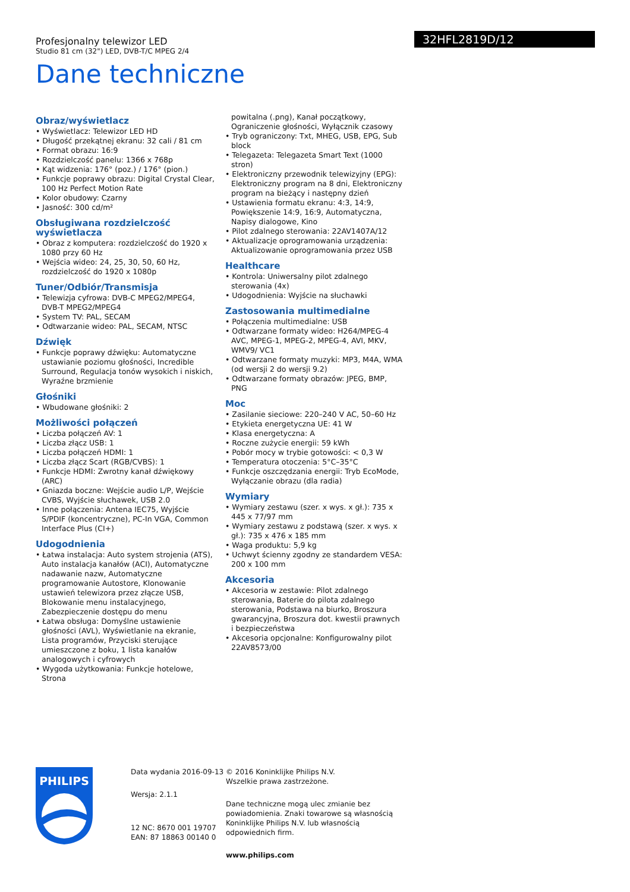Profesjonalny telewizor LED
Studio 81 cm (32") LED, DVB-T/C MPEG 2/4
32HFL2819D/12
Dane techniczne
Obraz/wyświetlacz
• Wyświetlacz: Telewizor LED HD
• Długość przekątnej ekranu: 32 cali / 81 cm
• Format obrazu: 16:9
• Rozdzielczość panelu: 1366 x 768p
• Kąt widzenia: 176° (poz.) / 176° (pion.)
• Funkcje poprawy obrazu: Digital Crystal Clear, 100 Hz Perfect Motion Rate
• Kolor obudowy: Czarny
• Jasność: 300 cd/m²
Obsługiwana rozdzielczość wyświetlacza
• Obraz z komputera: rozdzielczość do 1920 x 1080 przy 60 Hz
• Wejścia wideo: 24, 25, 30, 50, 60 Hz, rozdzielczość do 1920 x 1080p
Tuner/Odbiór/Transmisja
• Telewizja cyfrowa: DVB-C MPEG2/MPEG4, DVB-T MPEG2/MPEG4
• System TV: PAL, SECAM
• Odtwarzanie wideo: PAL, SECAM, NTSC
Dźwięk
• Funkcje poprawy dźwięku: Automatyczne ustawianie poziomu głośności, Incredible Surround, Regulacja tonów wysokich i niskich, Wyraźne brzmienie
Głośniki
• Wbudowane głośniki: 2
Możliwości połączeń
• Liczba połączeń AV: 1
• Liczba złącz USB: 1
• Liczba połączeń HDMI: 1
• Liczba złącz Scart (RGB/CVBS): 1
• Funkcje HDMI: Zwrotny kanał dźwiękowy (ARC)
• Gniazda boczne: Wejście audio L/P, Wejście CVBS, Wyjście słuchawek, USB 2.0
• Inne połączenia: Antena IEC75, Wyjście S/PDIF (koncentryczne), PC-In VGA, Common Interface Plus (CI+)
Udogodnienia
• Łatwa instalacja: Auto system strojenia (ATS), Auto instalacja kanałów (ACI), Automatyczne nadawanie nazw, Automatyczne programowanie Autostore, Klonowanie ustawień telewizora przez złącze USB, Blokowanie menu instalacyjnego, Zabezpieczenie dostępu do menu
• Łatwa obsługa: Domyślne ustawienie głośności (AVL), Wyświetlanie na ekranie, Lista programów, Przyciski sterujące umieszczone z boku, 1 lista kanałów analogowych i cyfrowych
• Wygoda użytkowania: Funkcje hotelowe, Strona
powitalna (.png), Kanał początkowy, Ograniczenie głośności, Wyłącznik czasowy
• Tryb ograniczony: Txt, MHEG, USB, EPG, Sub block
• Telegazeta: Telegazeta Smart Text (1000 stron)
• Elektroniczny przewodnik telewizyjny (EPG): Elektroniczny program na 8 dni, Elektroniczny program na bieżący i następny dzień
• Ustawienia formatu ekranu: 4:3, 14:9, Powiększenie 14:9, 16:9, Automatyczna, Napisy dialogowe, Kino
• Pilot zdalnego sterowania: 22AV1407A/12
• Aktualizacje oprogramowania urządzenia: Aktualizowanie oprogramowania przez USB
Healthcare
• Kontrola: Uniwersalny pilot zdalnego sterowania (4x)
• Udogodnienia: Wyjście na słuchawki
Zastosowania multimedialne
• Połączenia multimedialne: USB
• Odtwarzane formaty wideo: H264/MPEG-4 AVC, MPEG-1, MPEG-2, MPEG-4, AVI, MKV, WMV9/ VC1
• Odtwarzane formaty muzyki: MP3, M4A, WMA (od wersji 2 do wersji 9.2)
• Odtwarzane formaty obrazów: JPEG, BMP, PNG
Moc
• Zasilanie sieciowe: 220–240 V AC, 50–60 Hz
• Etykieta energetyczna UE: 41 W
• Klasa energetyczna: A
• Roczne zużycie energii: 59 kWh
• Pobór mocy w trybie gotowości: < 0,3 W
• Temperatura otoczenia: 5°C–35°C
• Funkcje oszczędzania energii: Tryb EcoMode, Wyłączanie obrazu (dla radia)
Wymiary
• Wymiary zestawu (szer. x wys. x gł.): 735 x 445 x 77/97 mm
• Wymiary zestawu z podstawą (szer. x wys. x gł.): 735 x 476 x 185 mm
• Waga produktu: 5,9 kg
• Uchwyt ścienny zgodny ze standardem VESA: 200 x 100 mm
Akcesoria
• Akcesoria w zestawie: Pilot zdalnego sterowania, Baterie do pilota zdalnego sterowania, Podstawa na biurko, Broszura gwarancyjna, Broszura dot. kwestii prawnych i bezpieczeństwa
• Akcesoria opcjonalne: Konfigurowalny pilot 22AV8573/00
PHILIPS
Data wydania 2016-09-13
Wersja: 2.1.1
12 NC: 8670 001 19707
EAN: 87 18863 00140 0
© 2016 Koninklijke Philips N.V.
Wszelkie prawa zastrzeżone.
Dane techniczne mogą ulec zmianie bez powiadomienia. Znaki towarowe są własnością Koninklijke Philips N.V. lub własnością odpowiednich firm.
www.philips.com